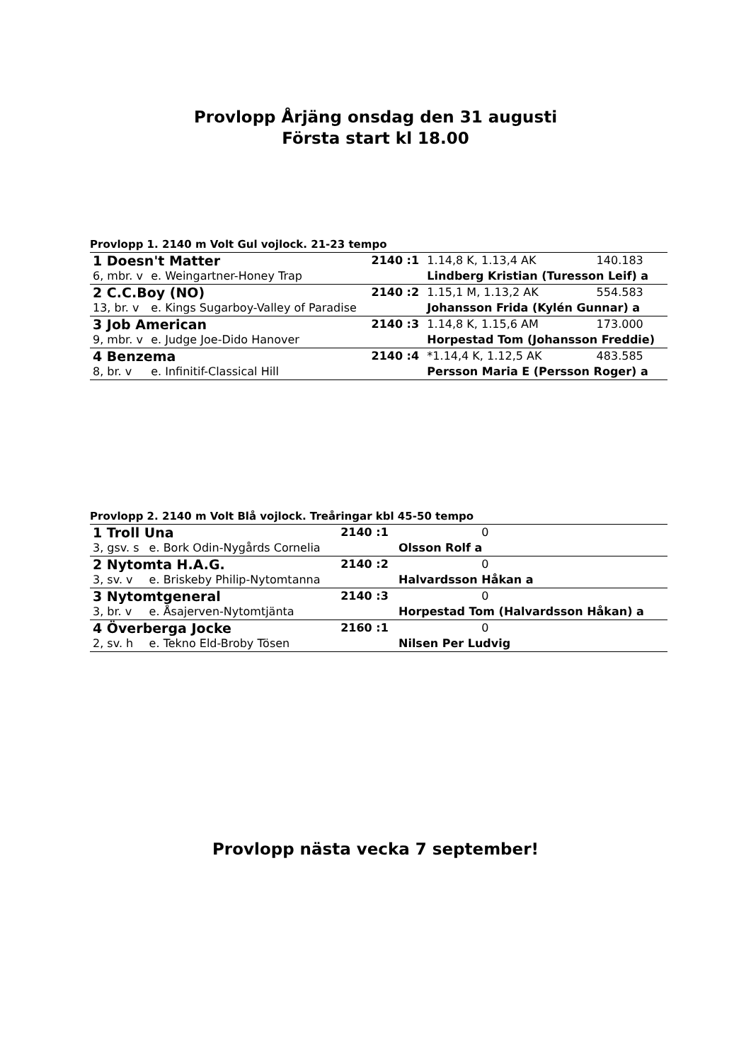Provlopp Årjäng onsdag den 31 augusti
Första start kl 18.00
Provlopp 1. 2140 m Volt Gul vojlock. 21-23 tempo
| 1 Doesn't Matter | | 2140 :1 | 1.14,8 K, 1.13,4 AK | 140.183 |
| 6, mbr. v | e. Weingartner-Honey Trap | | Lindberg Kristian (Turesson Leif) a | |
| 2 C.C.Boy (NO) | | 2140 :2 | 1.15,1 M, 1.13,2 AK | 554.583 |
| 13, br. v | e. Kings Sugarboy-Valley of Paradise | | Johansson Frida (Kylén Gunnar) a | |
| 3 Job American | | 2140 :3 | 1.14,8 K, 1.15,6 AM | 173.000 |
| 9, mbr. v | e. Judge Joe-Dido Hanover | | Horpestad Tom (Johansson Freddie) | |
| 4 Benzema | | 2140 :4 | *1.14,4 K, 1.12,5 AK | 483.585 |
| 8, br. v | e. Infinitif-Classical Hill | | Persson Maria E (Persson Roger) a | |
Provlopp 2. 2140 m Volt Blå vojlock. Treåringar kbl 45-50 tempo
| 1 Troll Una | | 2140 :1 | | 0 |
| 3, gsv. s | e. Bork Odin-Nygårds Cornelia | | Olsson Rolf a | |
| 2 Nytomta H.A.G. | | 2140 :2 | | 0 |
| 3, sv. v | e. Briskeby Philip-Nytomtanna | | Halvardsson Håkan a | |
| 3 Nytomtgeneral | | 2140 :3 | | 0 |
| 3, br. v | e. Åsajerven-Nytomtjänta | | Horpestad Tom (Halvardsson Håkan) a | |
| 4 Överberga Jocke | | 2160 :1 | | 0 |
| 2, sv. h | e. Tekno Eld-Broby Tösen | | Nilsen Per Ludvig | |
Provlopp nästa vecka 7 september!